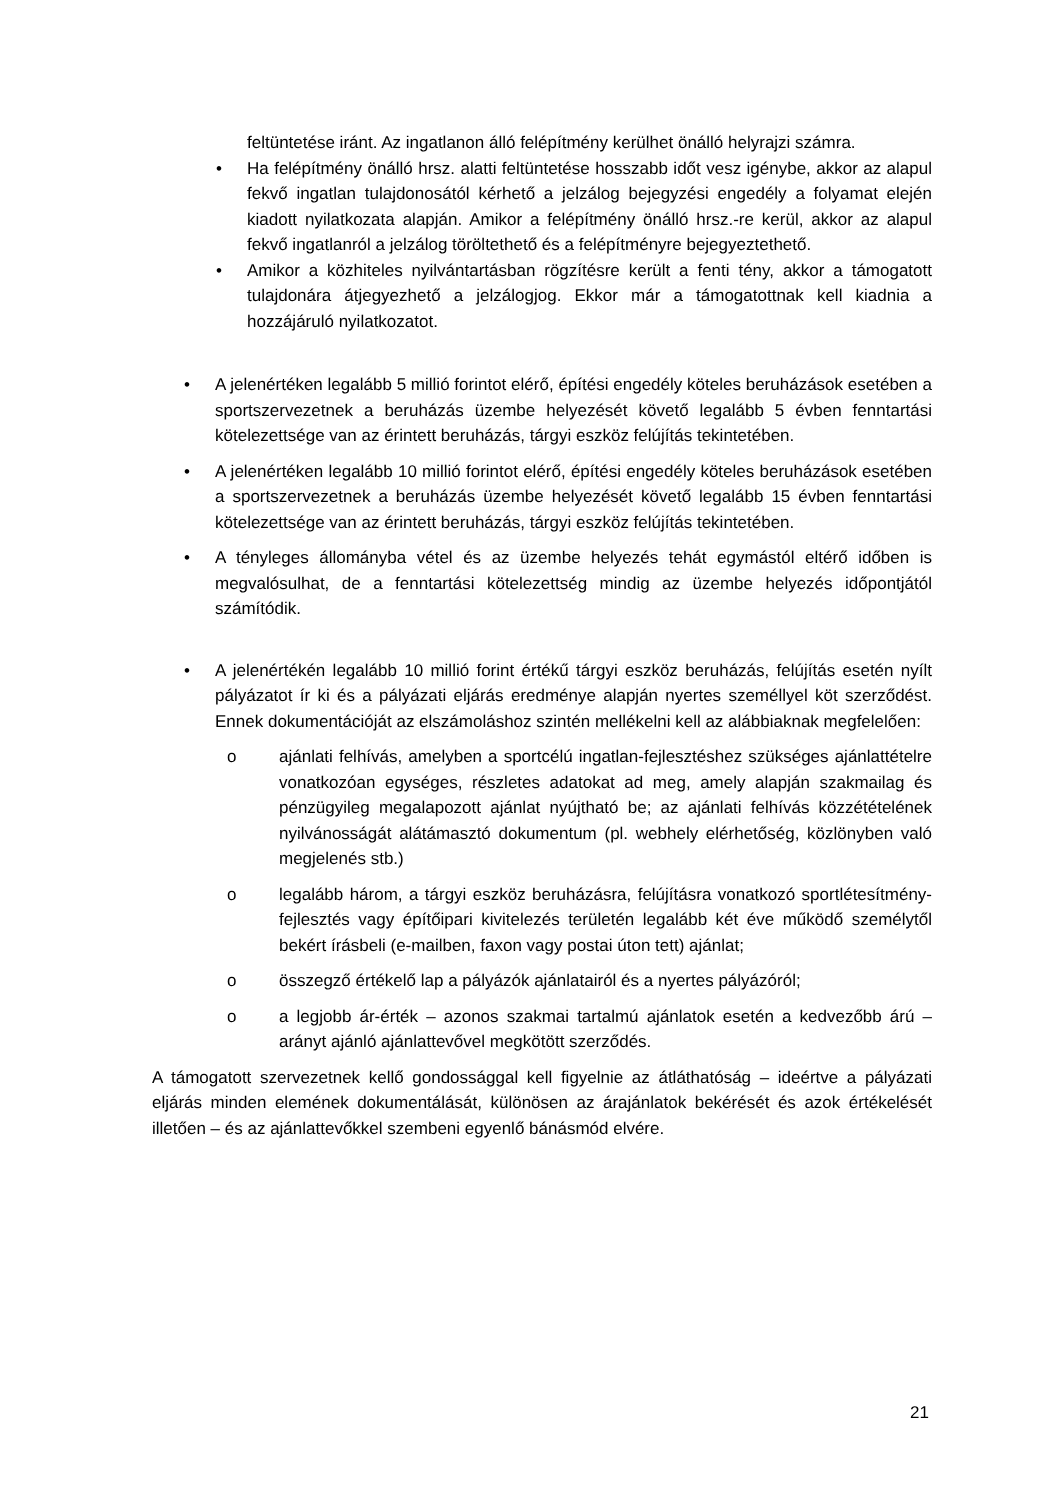feltüntetése iránt. Az ingatlanon álló felépítmény kerülhet önálló helyrajzi számra.
• Ha felépítmény önálló hrsz. alatti feltüntetése hosszabb időt vesz igénybe, akkor az alapul fekvő ingatlan tulajdonosától kérhető a jelzálog bejegyzési engedély a folyamat elején kiadott nyilatkozata alapján. Amikor a felépítmény önálló hrsz.-re kerül, akkor az alapul fekvő ingatlanról a jelzálog töröltethető és a felépítményre bejegyeztethető.
• Amikor a közhiteles nyilvántartásban rögzítésre került a fenti tény, akkor a támogatott tulajdonára átjegyezhető a jelzálogjog. Ekkor már a támogatottnak kell kiadnia a hozzájáruló nyilatkozatot.
• A jelenértéken legalább 5 millió forintot elérő, építési engedély köteles beruházások esetében a sportszervezetnek a beruházás üzembe helyezését követő legalább 5 évben fenntartási kötelezettsége van az érintett beruházás, tárgyi eszköz felújítás tekintetében.
• A jelenértéken legalább 10 millió forintot elérő, építési engedély köteles beruházások esetében a sportszervezetnek a beruházás üzembe helyezését követő legalább 15 évben fenntartási kötelezettsége van az érintett beruházás, tárgyi eszköz felújítás tekintetében.
• A tényleges állományba vétel és az üzembe helyezés tehát egymástól eltérő időben is megvalósulhat, de a fenntartási kötelezettség mindig az üzembe helyezés időpontjától számítódik.
• A jelenértékén legalább 10 millió forint értékű tárgyi eszköz beruházás, felújítás esetén nyílt pályázatot ír ki és a pályázati eljárás eredménye alapján nyertes személlyel köt szerződést. Ennek dokumentációját az elszámoláshoz szintén mellékelni kell az alábbiaknak megfelelően:
o ajánlati felhívás, amelyben a sportcélú ingatlan-fejlesztéshez szükséges ajánlattételre vonatkozóan egységes, részletes adatokat ad meg, amely alapján szakmailag és pénzügyileg megalapozott ajánlat nyújtható be; az ajánlati felhívás közzétételének nyilvánosságát alátámasztó dokumentum (pl. webhely elérhetőség, közlönyben való megjelenés stb.)
o legalább három, a tárgyi eszköz beruházásra, felújításra vonatkozó sportlétesítmény-fejlesztés vagy építőipari kivitelezés területén legalább két éve működő személytől bekért írásbeli (e-mailben, faxon vagy postai úton tett) ajánlat;
o összegző értékelő lap a pályázók ajánlatairól és a nyertes pályázóról;
o a legjobb ár-érték – azonos szakmai tartalmú ajánlatok esetén a kedvezőbb árú – arányt ajánló ajánlattevővel megkötött szerződés.
A támogatott szervezetnek kellő gondossággal kell figyelnie az átláthatóság – ideértve a pályázati eljárás minden elemének dokumentálását, különösen az árajánlatok bekérését és azok értékelését illetően – és az ajánlattevőkkel szembeni egyenlő bánásmód elvére.
21